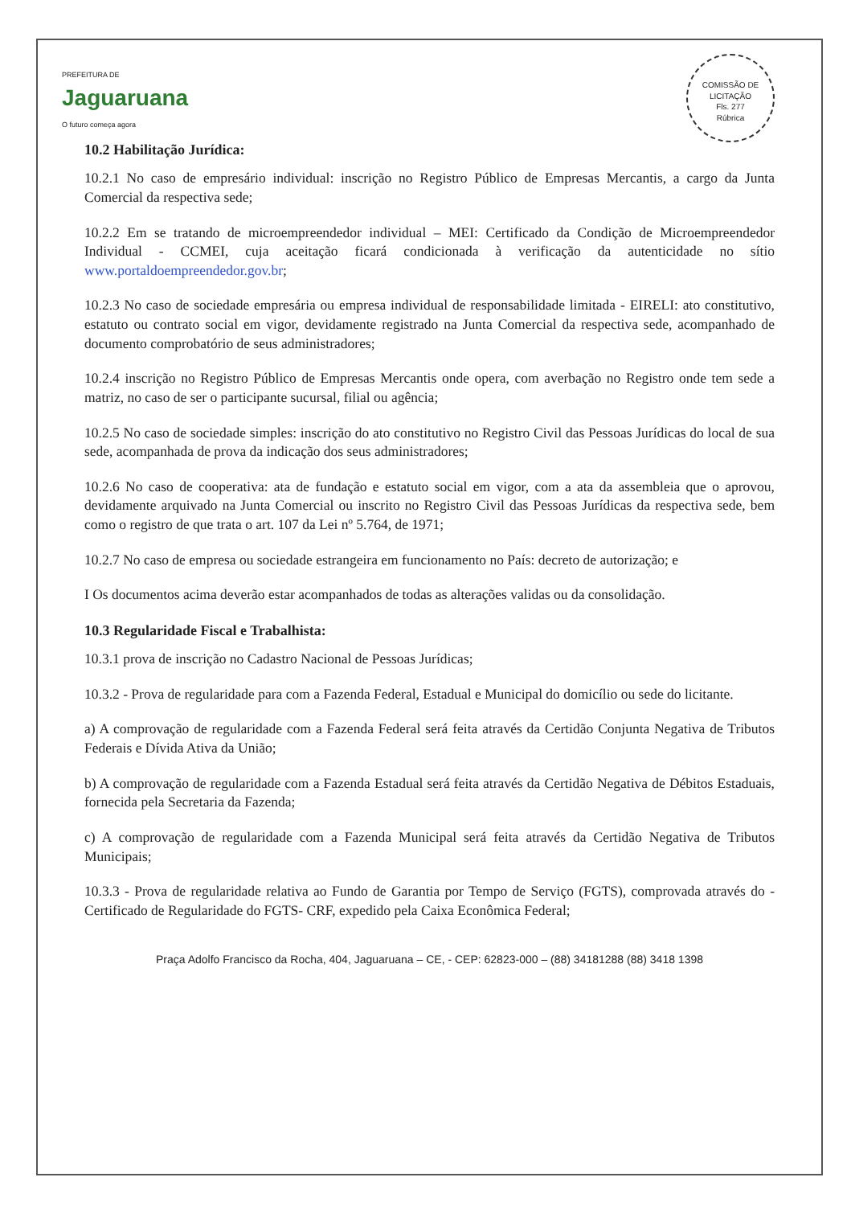PREFEITURA DE
Jaguaruana
O futuro começa agora
COMISSÃO DE LICITAÇÃO
Fls. 277
Rúbrica
10.2 Habilitação Jurídica:
10.2.1 No caso de empresário individual: inscrição no Registro Público de Empresas Mercantis, a cargo da Junta Comercial da respectiva sede;
10.2.2 Em se tratando de microempreendedor individual – MEI: Certificado da Condição de Microempreendedor Individual - CCMEI, cuja aceitação ficará condicionada à verificação da autenticidade no sítio www.portaldoempreendedor.gov.br;
10.2.3 No caso de sociedade empresária ou empresa individual de responsabilidade limitada - EIRELI: ato constitutivo, estatuto ou contrato social em vigor, devidamente registrado na Junta Comercial da respectiva sede, acompanhado de documento comprobatório de seus administradores;
10.2.4 inscrição no Registro Público de Empresas Mercantis onde opera, com averbação no Registro onde tem sede a matriz, no caso de ser o participante sucursal, filial ou agência;
10.2.5 No caso de sociedade simples: inscrição do ato constitutivo no Registro Civil das Pessoas Jurídicas do local de sua sede, acompanhada de prova da indicação dos seus administradores;
10.2.6 No caso de cooperativa: ata de fundação e estatuto social em vigor, com a ata da assembleia que o aprovou, devidamente arquivado na Junta Comercial ou inscrito no Registro Civil das Pessoas Jurídicas da respectiva sede, bem como o registro de que trata o art. 107 da Lei nº 5.764, de 1971;
10.2.7 No caso de empresa ou sociedade estrangeira em funcionamento no País: decreto de autorização; e
I Os documentos acima deverão estar acompanhados de todas as alterações validas ou da consolidação.
10.3 Regularidade Fiscal e Trabalhista:
10.3.1 prova de inscrição no Cadastro Nacional de Pessoas Jurídicas;
10.3.2 - Prova de regularidade para com a Fazenda Federal, Estadual e Municipal do domicílio ou sede do licitante.
a) A comprovação de regularidade com a Fazenda Federal será feita através da Certidão Conjunta Negativa de Tributos Federais e Dívida Ativa da União;
b) A comprovação de regularidade com a Fazenda Estadual será feita através da Certidão Negativa de Débitos Estaduais, fornecida pela Secretaria da Fazenda;
c) A comprovação de regularidade com a Fazenda Municipal será feita através da Certidão Negativa de Tributos Municipais;
10.3.3 - Prova de regularidade relativa ao Fundo de Garantia por Tempo de Serviço (FGTS), comprovada através do -Certificado de Regularidade do FGTS- CRF, expedido pela Caixa Econômica Federal;
Praça Adolfo Francisco da Rocha, 404, Jaguaruana – CE, - CEP: 62823-000 – (88) 34181288 (88) 3418 1398